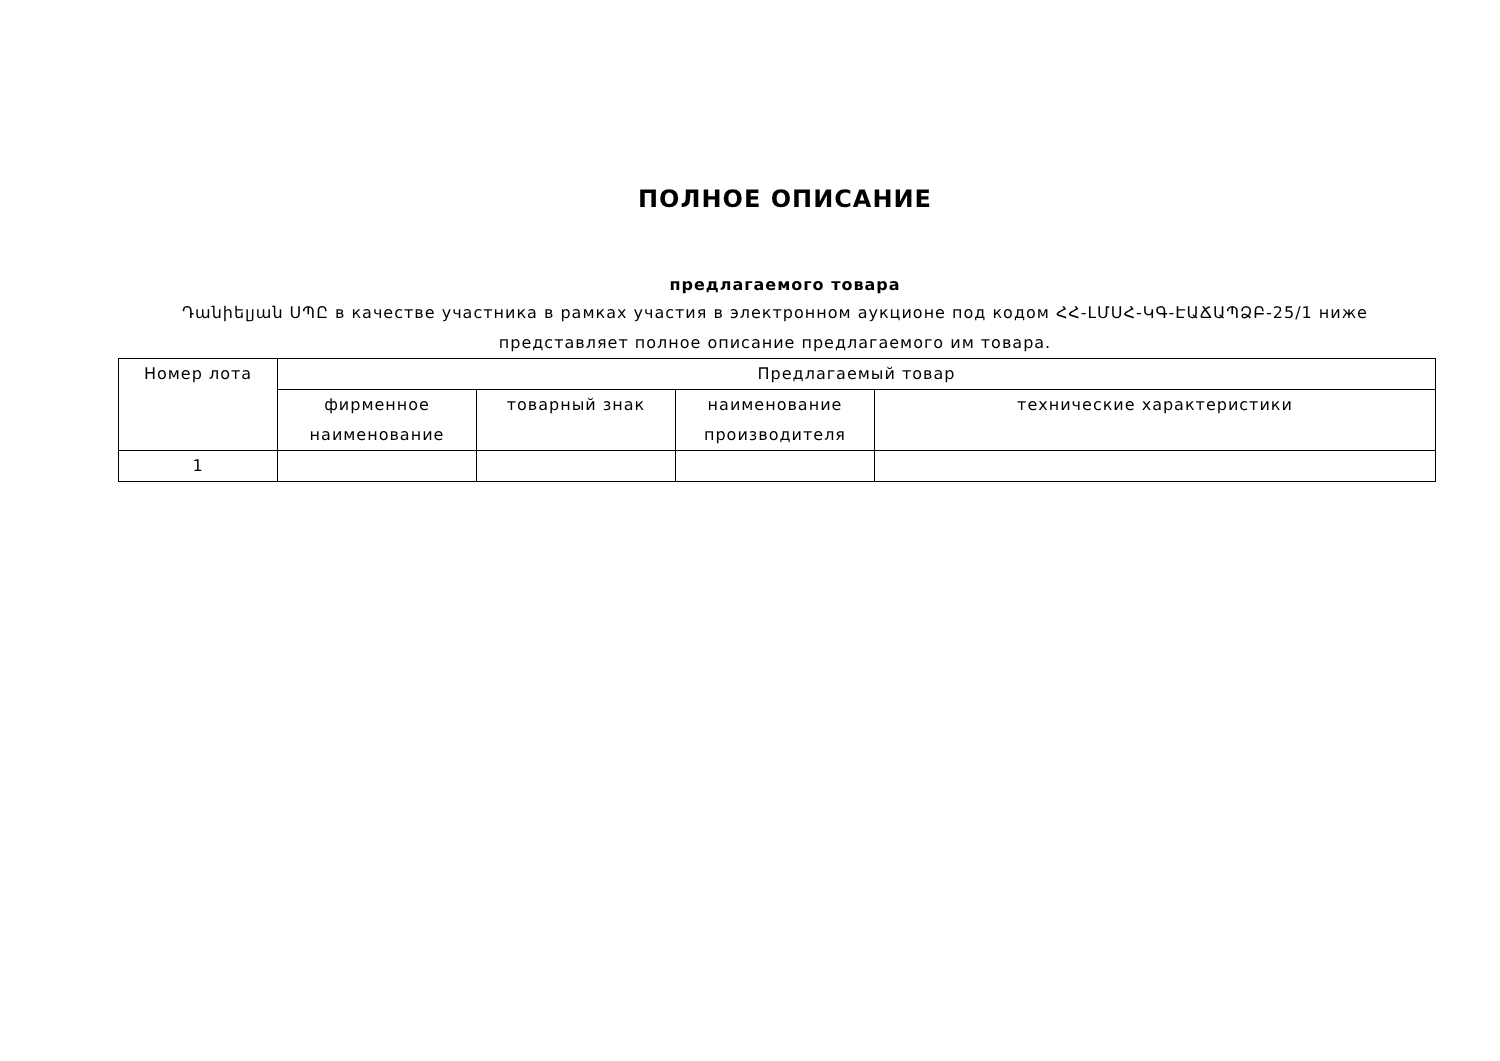ПОЛНОЕ ОПИСАНИЕ
предлагаемого товара
Դանիելյան ՍՊԸ в качестве участника в рамках участия в электронном аукционе под кодом ՀՀ-ԼՄՍՀ-ԿԳ-ԷԱՃԱՊՁԲ-25/1 ниже представляет полное описание предлагаемого им товара.
| Номер лота | Предлагаемый товар | | | |
| --- | --- | --- | --- | --- |
| | фирменное наименование | товарный знак | наименование производителя | технические характеристики |
| 1 | | | | |